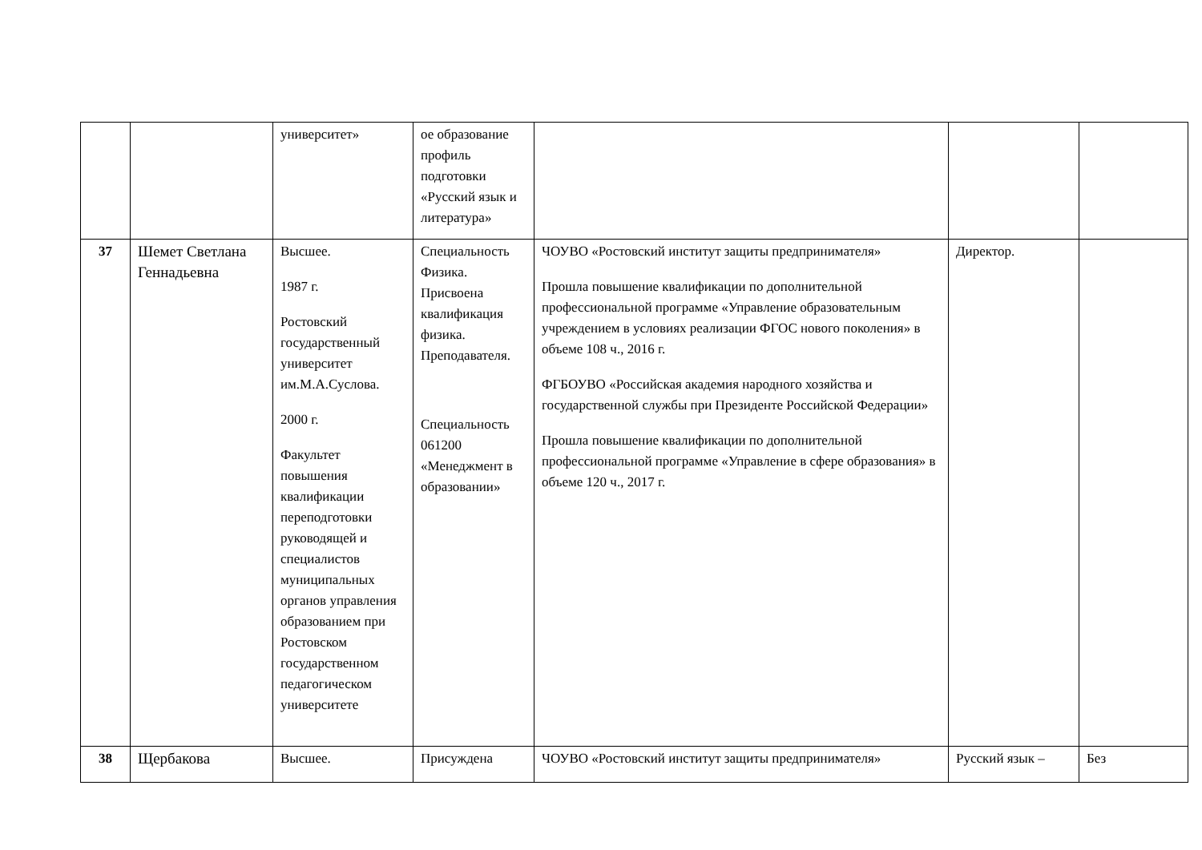| | | университет» | ое образование профиль подготовки «Русский язык и литература» | | | |
| 37 | Шемет Светлана Геннадьевна | Высшее. 1987 г. Ростовский государственный университет им.М.А.Суслова. 2000 г. Факультет повышения квалификации переподготовки руководящей и специалистов муниципальных органов управления образованием при Ростовском государственном педагогическом университете | Специальность Физика. Присвоена квалификация физика. Преподавателя. Специальность 061200 «Менеджмент в образовании» | ЧОУВО «Ростовский институт защиты предпринимателя» Прошла повышение квалификации по дополнительной профессиональной программе «Управление образовательным учреждением в условиях реализации ФГОС нового поколения» в объеме 108 ч., 2016 г. ФГБОУВО «Российская академия народного хозяйства и государственной службы при Президенте Российской Федерации» Прошла повышение квалификации по дополнительной профессиональной программе «Управление в сфере образования» в объеме 120 ч., 2017 г. | Директор. | |
| 38 | Щербакова | Высшее. | Присуждена | ЧОУВО «Ростовский институт защиты предпринимателя» | Русский язык – | Без |